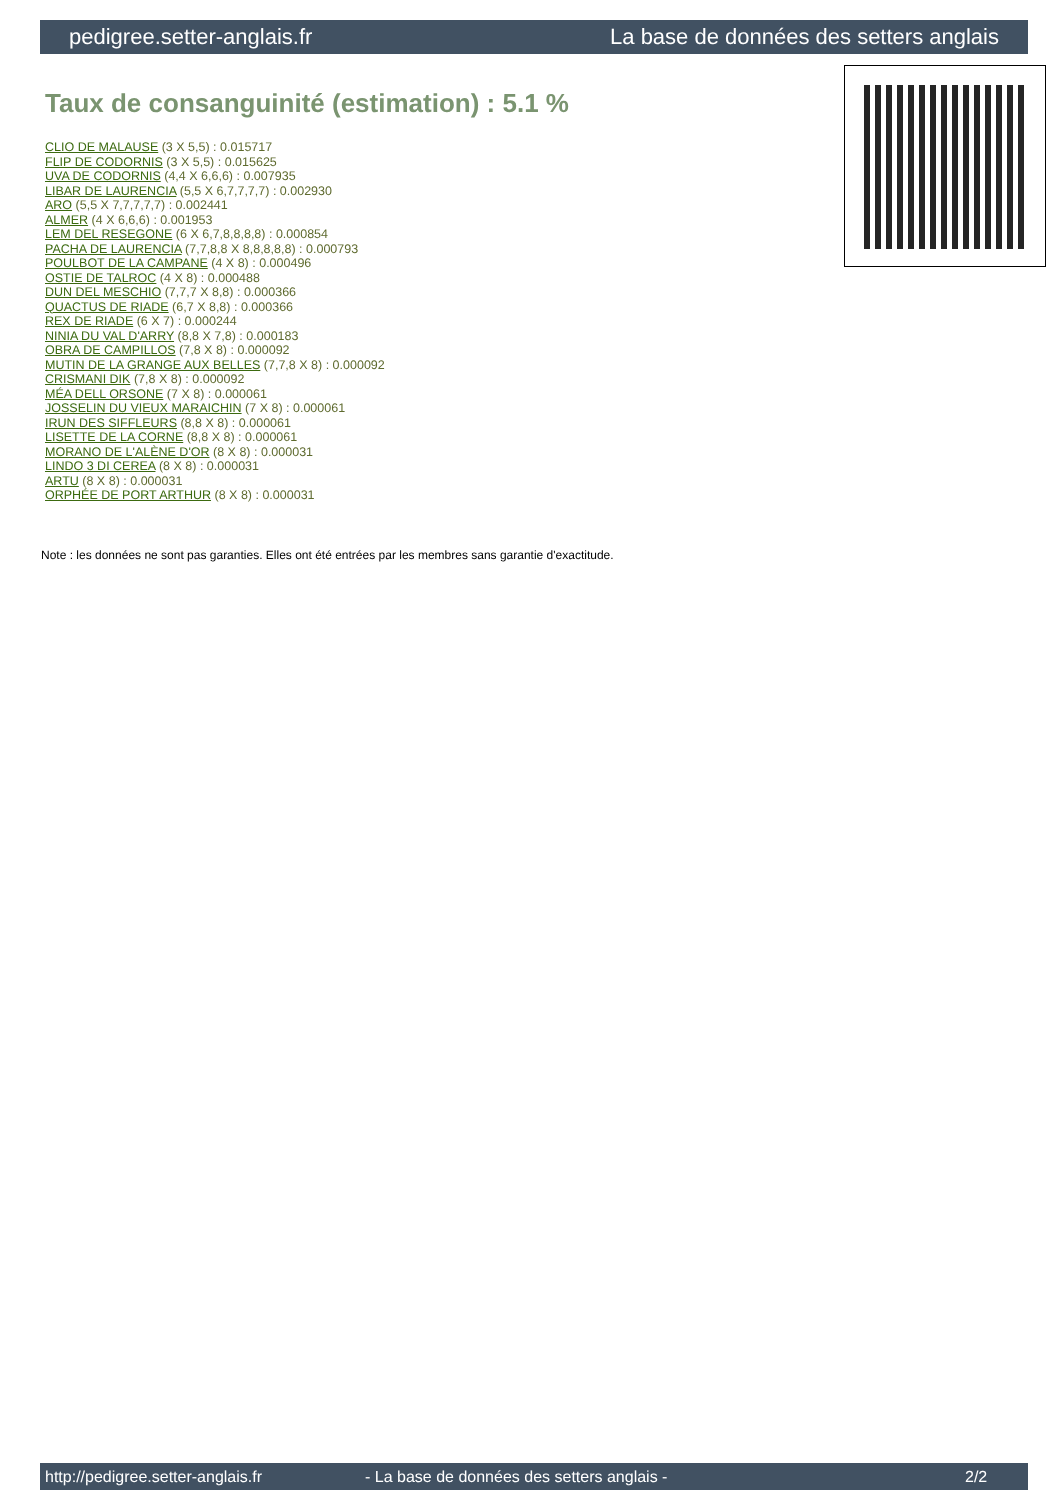pedigree.setter-anglais.fr La base de données des setters anglais
Taux de consanguinité (estimation) : 5.1 %
CLIO DE MALAUSE (3 X 5,5) : 0.015717
FLIP DE CODORNIS (3 X 5,5) : 0.015625
UVA DE CODORNIS (4,4 X 6,6,6) : 0.007935
LIBAR DE LAURENCIA (5,5 X 6,7,7,7,7) : 0.002930
ARO (5,5 X 7,7,7,7,7) : 0.002441
ALMER (4 X 6,6,6) : 0.001953
LEM DEL RESEGONE (6 X 6,7,8,8,8,8) : 0.000854
PACHA DE LAURENCIA (7,7,8,8 X 8,8,8,8,8) : 0.000793
POULBOT DE LA CAMPANE (4 X 8) : 0.000496
OSTIE DE TALROC (4 X 8) : 0.000488
DUN DEL MESCHIO (7,7,7 X 8,8) : 0.000366
QUACTUS DE RIADE (6,7 X 8,8) : 0.000366
REX DE RIADE (6 X 7) : 0.000244
NINIA DU VAL D'ARRY (8,8 X 7,8) : 0.000183
OBRA DE CAMPILLOS (7,8 X 8) : 0.000092
MUTIN DE LA GRANGE AUX BELLES (7,7,8 X 8) : 0.000092
CRISMANI DIK (7,8 X 8) : 0.000092
MÉA DELL ORSONE (7 X 8) : 0.000061
JOSSELIN DU VIEUX MARAICHIN (7 X 8) : 0.000061
IRUN DES SIFFLEURS (8,8 X 8) : 0.000061
LISETTE DE LA CORNE (8,8 X 8) : 0.000061
MORANO DE L'ALÈNE D'OR (8 X 8) : 0.000031
LINDO 3 DI CEREA (8 X 8) : 0.000031
ARTU (8 X 8) : 0.000031
ORPHÉE DE PORT ARTHUR (8 X 8) : 0.000031
Note : les données ne sont pas garanties. Elles ont été entrées par les membres sans garantie d'exactitude.
http://pedigree.setter-anglais.fr - La base de données des setters anglais - 2/2